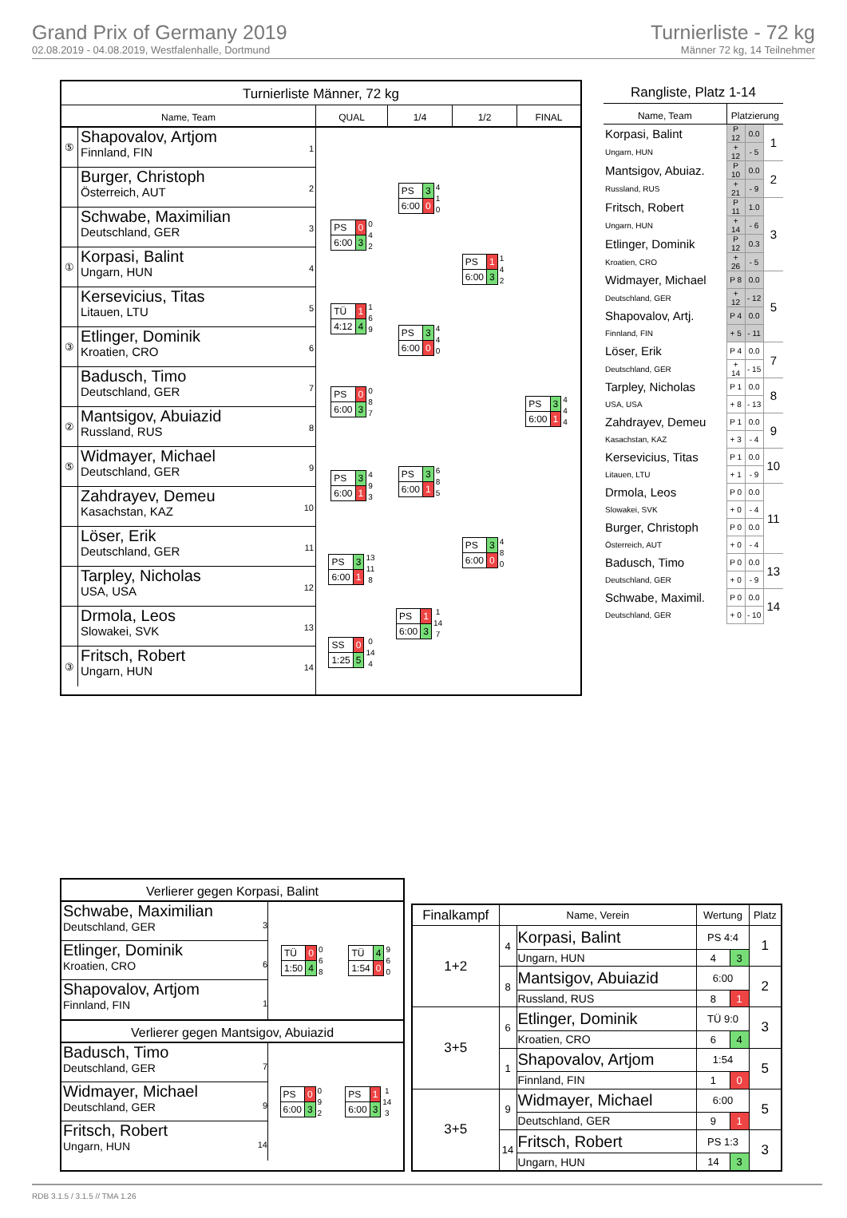Grand Prix of Germany 2019
02.08.2019 - 04.08.2019, Westfalenhalle, Dortmund
Turnierliste - 72 kg
Männer 72 kg, 14 Teilnehmer
Turnierliste Männer, 72 kg
Name, Team QUAL 1/4 1/2 FINAL
⑤
Shapovalov, Artjom
Finnland, FIN
1
Burger, Christoph
Österreich, AUT
2
Schwabe, Maximilian
Deutschland, GER
3
①
Korpasi, Balint
Ungarn, HUN
4
Kersevicius, Titas
Litauen, LTU
5
③
Etlinger, Dominik
Kroatien, CRO
6
Badusch, Timo
Deutschland, GER
7
②
Mantsigov, Abuiazid
Russland, RUS
8
⑤
Widmayer, Michael
Deutschland, GER
9
Zahdrayev, Demeu
Kasachstan, KAZ
10
Löser, Erik
Deutschland, GER
11
Tarpley, Nicholas
USA, USA
12
Drmola, Leos
Slowakei, SVK
13
③
Fritsch, Robert
Ungarn, HUN
14
| - |
| PS | 0 |
| 6:00 | 3 |
0
4
2
| TÜ | 1 |
| 4:12 | 4 |
1
6
9
| PS | 0 |
| 6:00 | 3 |
0
8
7
| PS | 3 |
| 6:00 | 1 |
4
9
3
| PS | 3 |
| 6:00 | 1 |
13
11
8
| SS | 0 |
| 1:25 | 5 |
0
14
4
| PS | 3 |
| 6:00 | 0 |
4
1
0
| PS | 3 |
| 6:00 | 0 |
4
4
0
| PS | 3 |
| 6:00 | 1 |
6
8
5
| PS | 1 |
| 6:00 | 3 |
1
14
7
| PS | 1 |
| 6:00 | 3 |
1
4
2
| PS | 3 |
| 6:00 | 0 |
4
8
0
| PS | 3 |
| 6:00 | 1 |
4
4
4
Rangliste, Platz 1-14
| Name, Team | Platzierung | | |
| --- | --- | --- | --- |
| Korpasi, Balint | P 12 | 0.0 | 1 |
| Ungarn, HUN | + 12 | - 5 | |
| Mantsigov, Abuiaz. | P 10 | 0.0 | 2 |
| Russland, RUS | + 21 | - 9 | |
| Fritsch, Robert | P 11 | 1.0 | 3 |
| Ungarn, HUN | + 14 | - 6 | |
| Etlinger, Dominik | P 12 | 0.3 | |
| Kroatien, CRO | + 26 | - 5 | |
| Widmayer, Michael | P 8 | 0.0 | 5 |
| Deutschland, GER | + 12 | - 12 | |
| Shapovalov, Artj. | P 4 | 0.0 | |
| Finnland, FIN | + 5 | - 11 | |
| Löser, Erik | P 4 | 0.0 | 7 |
| Deutschland, GER | + 14 | - 15 | |
| Tarpley, Nicholas | P 1 | 0.0 | 8 |
| USA, USA | + 8 | - 13 | |
| Zahdrayev, Demeu | P 1 | 0.0 | 9 |
| Kasachstan, KAZ | + 3 | - 4 | |
| Kersevicius, Titas | P 1 | 0.0 | 10 |
| Litauen, LTU | + 1 | - 9 | |
| Drmola, Leos | P 0 | 0.0 | 11 |
| Slowakei, SVK | + 0 | - 4 | |
| Burger, Christoph | P 0 | 0.0 | |
| Österreich, AUT | + 0 | - 4 | |
| Badusch, Timo | P 0 | 0.0 | 13 |
| Deutschland, GER | + 0 | - 9 | |
| Schwabe, Maximil. | P 0 | 0.0 | 14 |
| Deutschland, GER | + 0 | - 10 | |
Verlierer gegen Korpasi, Balint
Schwabe, Maximilian
Deutschland, GER 3
Etlinger, Dominik
Kroatien, CRO 6
Shapovalov, Artjom
Finnland, FIN 1
| TÜ | 0 |
| 1:50 | 4 |
0
6
8
| TÜ | 4 |
| 1:54 | 0 |
9
6
0
Verlierer gegen Mantsigov, Abuiazid
Badusch, Timo
Deutschland, GER 7
Widmayer, Michael
Deutschland, GER 9
Fritsch, Robert
Ungarn, HUN 14
| PS | 0 |
| 6:00 | 3 |
0
9
2
| PS | 1 |
| 6:00 | 3 |
1
14
3
| Finalkampf | Name, Verein | | Wertung | | Platz |
| --- | --- | --- | --- | --- | --- |
| 1+2 | 4 | Korpasi, Balint | PS 4:4 | | 1 |
| | | Ungarn, HUN | 4 | 3 | |
| | 8 | Mantsigov, Abuiazid | 6:00 | | 2 |
| | | Russland, RUS | 8 | 1 | |
| 3+5 | 6 | Etlinger, Dominik | TÜ 9:0 | | 3 |
| | | Kroatien, CRO | 6 | 4 | |
| | 1 | Shapovalov, Artjom | 1:54 | | 5 |
| | | Finnland, FIN | 1 | 0 | |
| 3+5 | 9 | Widmayer, Michael | 6:00 | | 5 |
| | | Deutschland, GER | 9 | 1 | |
| | 14 | Fritsch, Robert | PS 1:3 | | 3 |
| | | Ungarn, HUN | 14 | 3 | |
RDB 3.1.5 / 3.1.5 // TMA 1.26